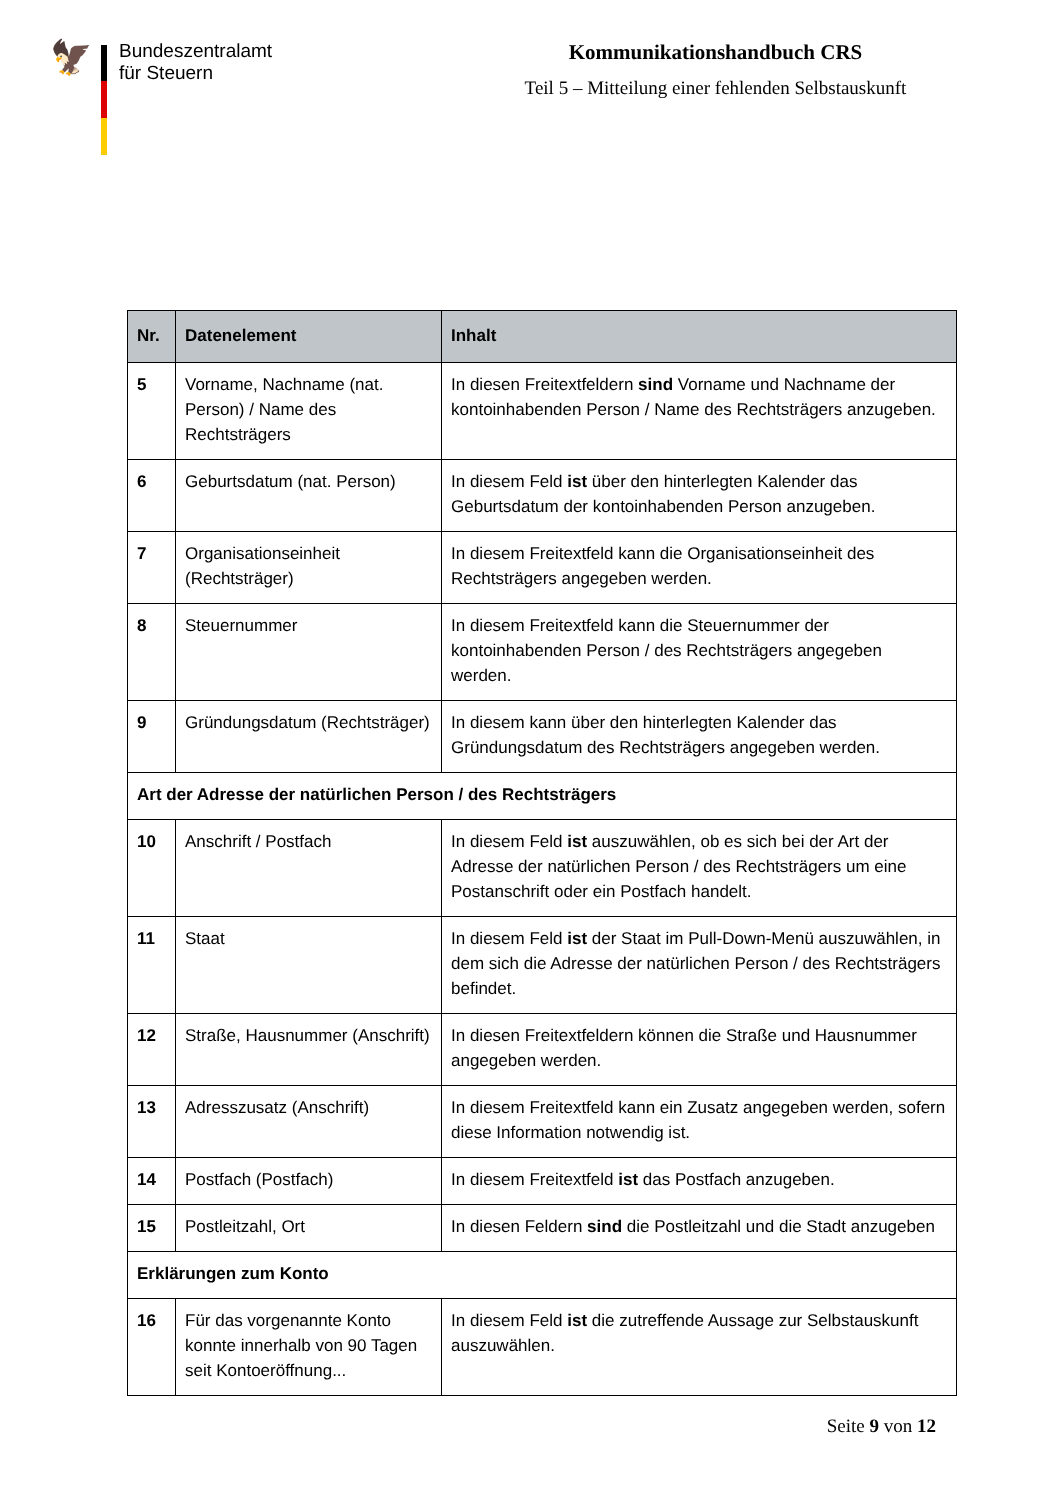🦅
Bundeszentralamt
für Steuern
Kommunikationshandbuch CRS
Teil 5 – Mitteilung einer fehlenden Selbstauskunft
| Nr. | Datenelement | Inhalt |
| --- | --- | --- |
| 5 | Vorname, Nachname (nat. Person) / Name des Rechtsträgers | In diesen Freitextfeldern sind Vorname und Nachname der kontoinhabenden Person / Name des Rechtsträgers anzugeben. |
| 6 | Geburtsdatum (nat. Person) | In diesem Feld ist über den hinterlegten Kalender das Geburtsdatum der kontoinhabenden Person anzugeben. |
| 7 | Organisationseinheit (Rechtsträger) | In diesem Freitextfeld kann die Organisationseinheit des Rechtsträgers angegeben werden. |
| 8 | Steuernummer | In diesem Freitextfeld kann die Steuernummer der kontoinhabenden Person / des Rechtsträgers angegeben werden. |
| 9 | Gründungsdatum (Rechtsträger) | In diesem kann über den hinterlegten Kalender das Gründungsdatum des Rechtsträgers angegeben werden. |
| Art der Adresse der natürlichen Person / des Rechtsträgers | | |
| 10 | Anschrift / Postfach | In diesem Feld ist auszuwählen, ob es sich bei der Art der Adresse der natürlichen Person / des Rechtsträgers um eine Postanschrift oder ein Postfach handelt. |
| 11 | Staat | In diesem Feld ist der Staat im Pull-Down-Menü auszuwählen, in dem sich die Adresse der natürlichen Person / des Rechtsträgers befindet. |
| 12 | Straße, Hausnummer (Anschrift) | In diesen Freitextfeldern können die Straße und Hausnummer angegeben werden. |
| 13 | Adresszusatz (Anschrift) | In diesem Freitextfeld kann ein Zusatz angegeben werden, sofern diese Information notwendig ist. |
| 14 | Postfach (Postfach) | In diesem Freitextfeld ist das Postfach anzugeben. |
| 15 | Postleitzahl, Ort | In diesen Feldern sind die Postleitzahl und die Stadt anzugeben |
| Erklärungen zum Konto | | |
| 16 | Für das vorgenannte Konto konnte innerhalb von 90 Tagen seit Kontoeröffnung... | In diesem Feld ist die zutreffende Aussage zur Selbstauskunft auszuwählen. |
Seite 9 von 12